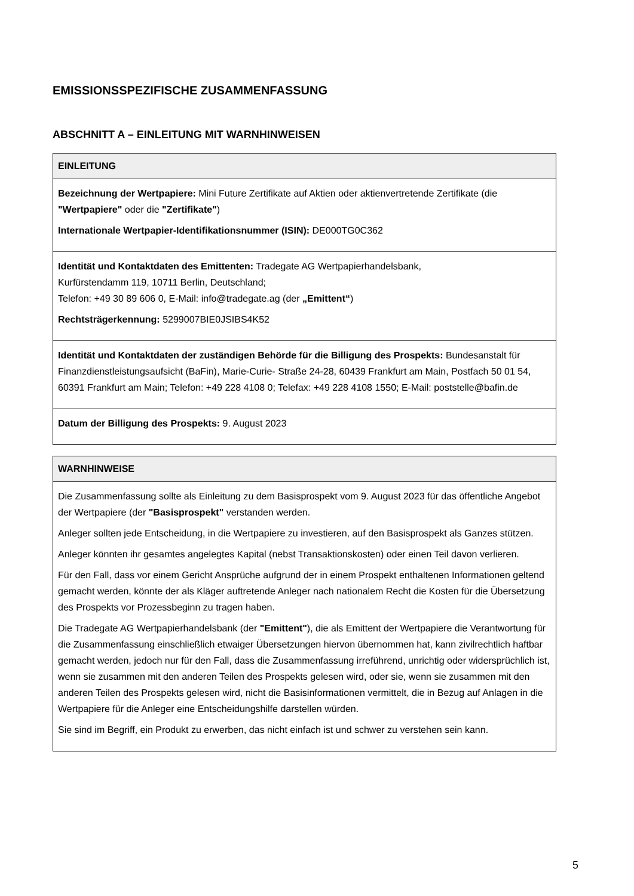EMISSIONSSPEZIFISCHE ZUSAMMENFASSUNG
ABSCHNITT A – EINLEITUNG MIT WARNHINWEISEN
| EINLEITUNG |
| --- |
| Bezeichnung der Wertpapiere: Mini Future Zertifikate auf Aktien oder aktienvertretende Zertifikate (die "Wertpapiere" oder die "Zertifikate" ) Internationale Wertpapier-Identifikationsnummer (ISIN): DE000TG0C362 |
| Identität und Kontaktdaten des Emittenten: Tradegate AG Wertpapierhandelsbank, Kurfürstendamm 119, 10711 Berlin, Deutschland; Telefon: +49 30 89 606 0, E-Mail: info@tradegate.ag (der „Emittent“ ) Rechtsträgerkennung: 5299007BIE0JSIBS4K52 |
| Identität und Kontaktdaten der zuständigen Behörde für die Billigung des Prospekts: Bundesanstalt für Finanzdienstleistungsaufsicht (BaFin), Marie-Curie- Straße 24-28, 60439 Frankfurt am Main, Postfach 50 01 54, 60391 Frankfurt am Main; Telefon: +49 228 4108 0; Telefax: +49 228 4108 1550; E-Mail: poststelle@bafin.de |
| Datum der Billigung des Prospekts: 9. August 2023 |
| WARNHINWEISE |
| --- |
| Die Zusammenfassung sollte als Einleitung zu dem Basisprospekt vom 9. August 2023 für das öffentliche Angebot der Wertpapiere (der "Basisprospekt" verstanden werden. Anleger sollten jede Entscheidung, in die Wertpapiere zu investieren, auf den Basisprospekt als Ganzes stützen. Anleger könnten ihr gesamtes angelegtes Kapital (nebst Transaktionskosten) oder einen Teil davon verlieren. Für den Fall, dass vor einem Gericht Ansprüche aufgrund der in einem Prospekt enthaltenen Informationen geltend gemacht werden, könnte der als Kläger auftretende Anleger nach nationalem Recht die Kosten für die Übersetzung des Prospekts vor Prozessbeginn zu tragen haben. Die Tradegate AG Wertpapierhandelsbank (der "Emittent" ), die als Emittent der Wertpapiere die Verantwortung für die Zusammenfassung einschließlich etwaiger Übersetzungen hiervon übernommen hat, kann zivilrechtlich haftbar gemacht werden, jedoch nur für den Fall, dass die Zusammenfassung irreführend, unrichtig oder widersprüchlich ist, wenn sie zusammen mit den anderen Teilen des Prospekts gelesen wird, oder sie, wenn sie zusammen mit den anderen Teilen des Prospekts gelesen wird, nicht die Basisinformationen vermittelt, die in Bezug auf Anlagen in die Wertpapiere für die Anleger eine Entscheidungshilfe darstellen würden. Sie sind im Begriff, ein Produkt zu erwerben, das nicht einfach ist und schwer zu verstehen sein kann. |
5